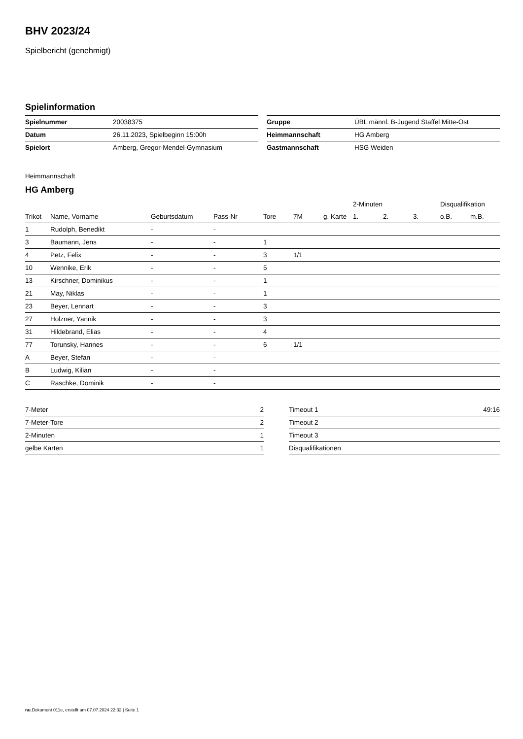BHV 2023/24
Spielbericht (genehmigt)
Spielinformation
| Spielnummer | 20038375 |
| Datum | 26.11.2023, Spielbeginn 15:00h |
| Spielort | Amberg, Gregor-Mendel-Gymnasium |
| Gruppe | ÜBL männl. B-Jugend Staffel Mitte-Ost |
| Heimmannschaft | HG Amberg |
| Gastmannschaft | HSG Weiden |
Heimmannschaft
HG Amberg
| | | | | | | | 2-Minuten | | | Disqualifikation | |
| --- | --- | --- | --- | --- | --- | --- | --- | --- | --- | --- | --- |
| Trikot | Name, Vorname | Geburtsdatum | Pass-Nr | Tore | 7M | g. Karte | 1. | 2. | 3. | o.B. | m.B. |
| 1 | Rudolph, Benedikt | - | - | | | | | | | | |
| 3 | Baumann, Jens | - | - | 1 | | | | | | | |
| 4 | Petz, Felix | - | - | 3 | 1/1 | | | | | | |
| 10 | Wennike, Erik | - | - | 5 | | | | | | | |
| 13 | Kirschner, Dominikus | - | - | 1 | | | | | | | |
| 21 | May, Niklas | - | - | 1 | | | | | | | |
| 23 | Beyer, Lennart | - | - | 3 | | | | | | | |
| 27 | Holzner, Yannik | - | - | 3 | | | | | | | |
| 31 | Hildebrand, Elias | - | - | 4 | | | | | | | |
| 77 | Torunsky, Hannes | - | - | 6 | 1/1 | | | | | | |
| A | Beyer, Stefan | - | - | | | | | | | | |
| B | Ludwig, Kilian | - | - | | | | | | | | |
| C | Raschke, Dominik | - | - | | | | | | | | |
| 7-Meter | 2 |
| 7-Meter-Tore | 2 |
| 2-Minuten | 1 |
| gelbe Karten | 1 |
| Timeout 1 | 49:16 |
| Timeout 2 | |
| Timeout 3 | |
| Disqualifikationen | |
nu.Dokument 011e, erstellt am 07.07.2024 22:32 | Seite 1